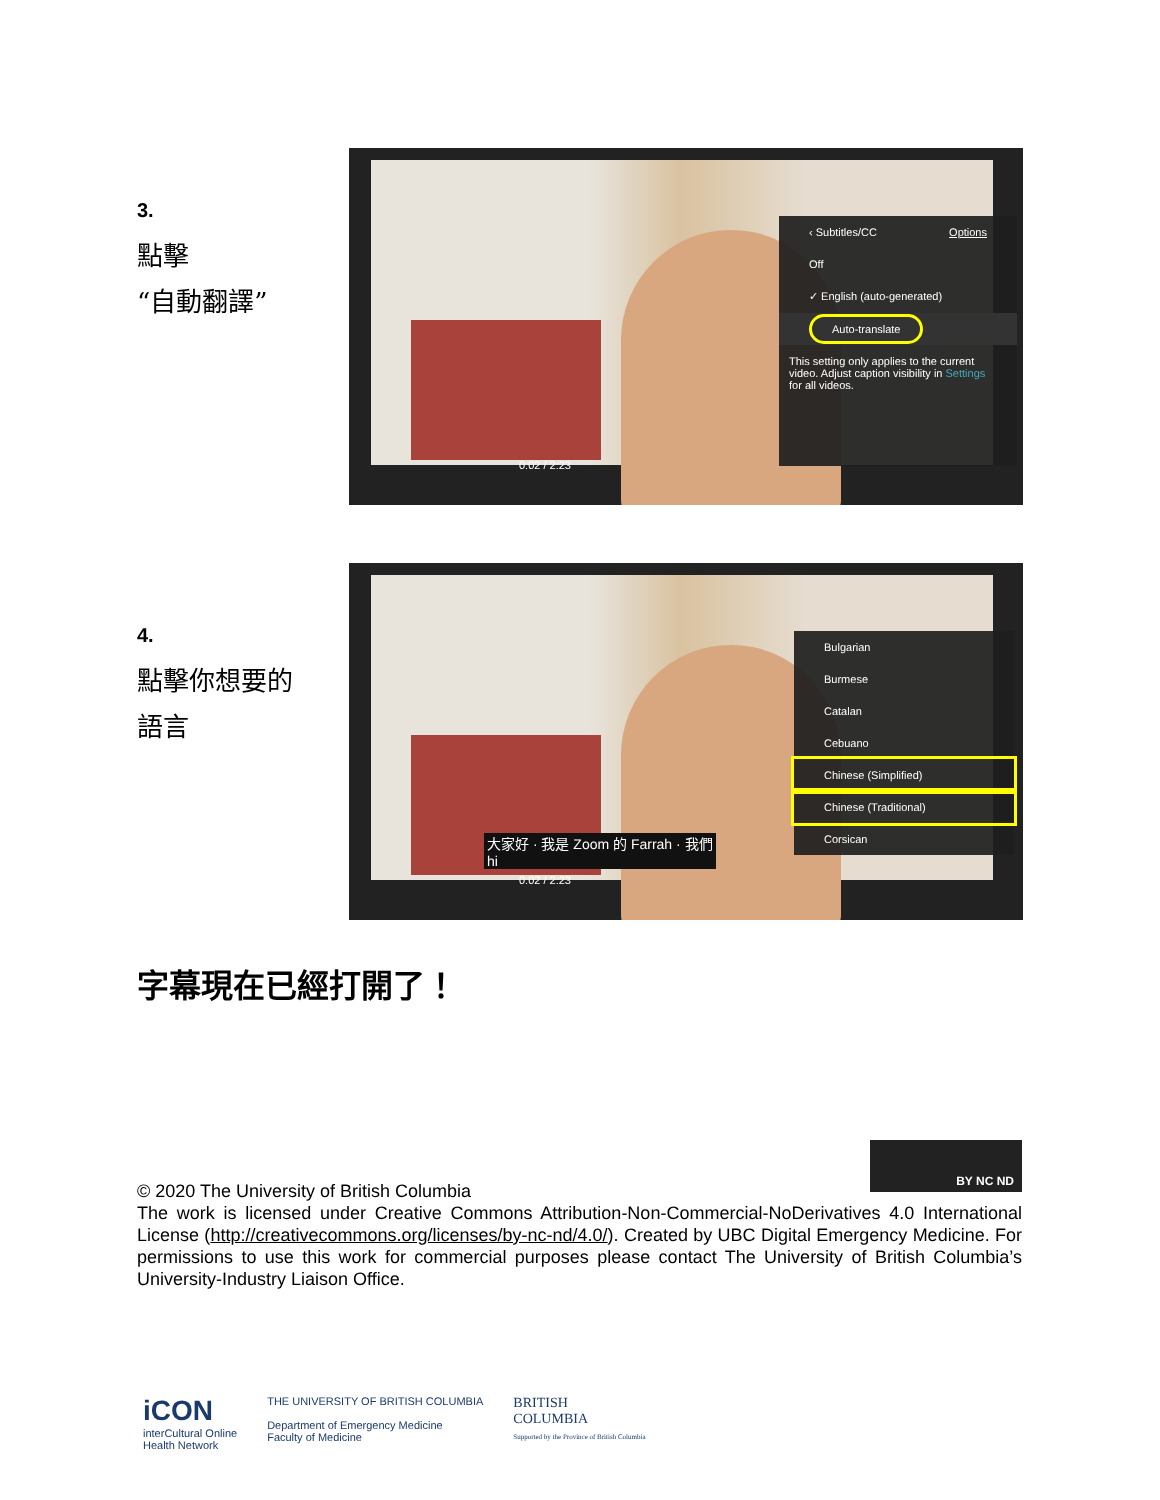3.
點擊
“自動翻譯”
‹ Subtitles/CC Options
Off
✓ English (auto-generated)
Auto-translate
This setting only applies to the current video. Adjust caption visibility in Settings for all videos.
0:02 / 2:23
4.
點擊你想要的
語言
大家好 · 我是 Zoom 的 Farrah · 我們
hi
Bulgarian
Burmese
Catalan
Cebuano
Chinese (Simplified)
Chinese (Traditional)
Corsican
0:02 / 2:23
字幕現在已經打開了！
BY NC ND
© 2020 The University of British Columbia
The work is licensed under Creative Commons Attribution-Non-Commercial-NoDerivatives 4.0 International License (http://creativecommons.org/licenses/by-nc-nd/4.0/). Created by UBC Digital Emergency Medicine. For permissions to use this work for commercial purposes please contact The University of British Columbia’s University-Industry Liaison Office.
iCON
interCultural Online
Health Network
THE UNIVERSITY OF BRITISH COLUMBIA
Department of Emergency Medicine
Faculty of Medicine
BRITISH
COLUMBIA
Supported by the Province of British Columbia